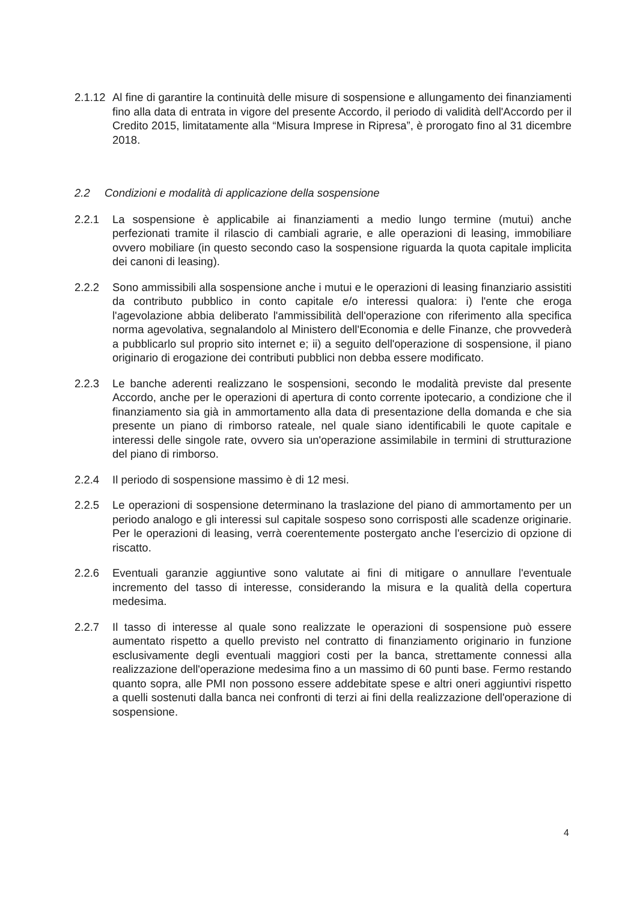2.1.12
Al fine di garantire la continuità delle misure di sospensione e allungamento dei finanziamenti fino alla data di entrata in vigore del presente Accordo, il periodo di validità dell'Accordo per il Credito 2015, limitatamente alla “Misura Imprese in Ripresa”, è prorogato fino al 31 dicembre 2018.
2.2 Condizioni e modalità di applicazione della sospensione
2.2.1 La sospensione è applicabile ai finanziamenti a medio lungo termine (mutui) anche perfezionati tramite il rilascio di cambiali agrarie, e alle operazioni di leasing, immobiliare ovvero mobiliare (in questo secondo caso la sospensione riguarda la quota capitale implicita dei canoni di leasing).
2.2.2 Sono ammissibili alla sospensione anche i mutui e le operazioni di leasing finanziario assistiti da contributo pubblico in conto capitale e/o interessi qualora: i) l'ente che eroga l'agevolazione abbia deliberato l'ammissibilità dell'operazione con riferimento alla specifica norma agevolativa, segnalandolo al Ministero dell'Economia e delle Finanze, che provvederà a pubblicarlo sul proprio sito internet e; ii) a seguito dell'operazione di sospensione, il piano originario di erogazione dei contributi pubblici non debba essere modificato.
2.2.3 Le banche aderenti realizzano le sospensioni, secondo le modalità previste dal presente Accordo, anche per le operazioni di apertura di conto corrente ipotecario, a condizione che il finanziamento sia già in ammortamento alla data di presentazione della domanda e che sia presente un piano di rimborso rateale, nel quale siano identificabili le quote capitale e interessi delle singole rate, ovvero sia un'operazione assimilabile in termini di strutturazione del piano di rimborso.
2.2.4 Il periodo di sospensione massimo è di 12 mesi.
2.2.5 Le operazioni di sospensione determinano la traslazione del piano di ammortamento per un periodo analogo e gli interessi sul capitale sospeso sono corrisposti alle scadenze originarie. Per le operazioni di leasing, verrà coerentemente postergato anche l'esercizio di opzione di riscatto.
2.2.6 Eventuali garanzie aggiuntive sono valutate ai fini di mitigare o annullare l'eventuale incremento del tasso di interesse, considerando la misura e la qualità della copertura medesima.
2.2.7 Il tasso di interesse al quale sono realizzate le operazioni di sospensione può essere aumentato rispetto a quello previsto nel contratto di finanziamento originario in funzione esclusivamente degli eventuali maggiori costi per la banca, strettamente connessi alla realizzazione dell'operazione medesima fino a un massimo di 60 punti base. Fermo restando quanto sopra, alle PMI non possono essere addebitate spese e altri oneri aggiuntivi rispetto a quelli sostenuti dalla banca nei confronti di terzi ai fini della realizzazione dell'operazione di sospensione.
4